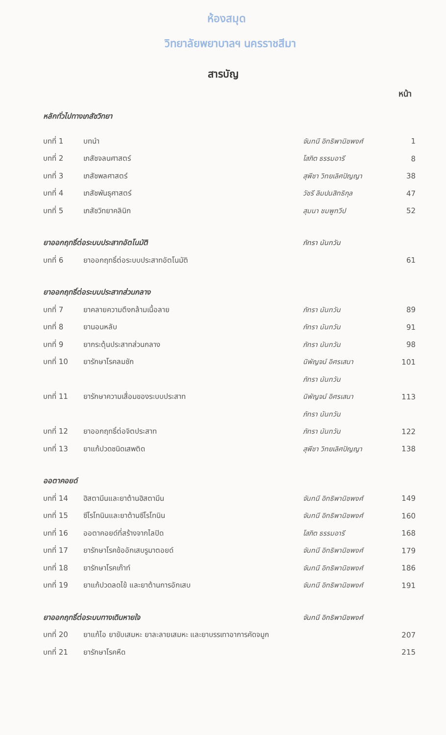ห้องสมุด
วิทยาลัยพยาบาลฯ นครราชสีมา
สารบัญ
หน้า
| หลักทั่วไปทางเภสัชวิทยา | | | |
| บทที่ 1 | บทนำ | จันทนี อิทธิพานิชพงศ์ | 1 |
| บทที่ 2 | เภสัชจลนศาสตร์ | โสภิต ธรรมอารี | 8 |
| บทที่ 3 | เภสัชพลศาสตร์ | สุพีชา วิทยเลิศปัญญา | 38 |
| บทที่ 4 | เภสัชพันธุศาสตร์ | วัชรี ลิมปนสิทธิกุล | 47 |
| บทที่ 5 | เภสัชวิทยาคลินิก | สุมนา ชมพูทวีป | 52 |
| ยาออกฤทธิ์ต่อระบบประสาทอัตโนมัติ | | ภัทรา นันทวัน | |
| บทที่ 6 | ยาออกฤทธิ์ต่อระบบประสาทอัตโนมัติ | | 61 |
| ยาออกฤทธิ์ต่อระบบประสาทส่วนกลาง | | | |
| บทที่ 7 | ยาคลายความตึงกล้ามเนื้อลาย | ภัทรา นันทวัน | 89 |
| บทที่ 8 | ยานอนหลับ | ภัทรา นันทวัน | 91 |
| บทที่ 9 | ยากระตุ้นประสาทส่วนกลาง | ภัทรา นันทวัน | 98 |
| บทที่ 10 | ยารักษาโรคลมชัก | นิพัญจน์ อิศรเสนา | 101 |
| | | ภัทรา นันทวัน | |
| บทที่ 11 | ยารักษาความเสื่อมของระบบประสาท | นิพัญจน์ อิศรเสนา | 113 |
| | | ภัทรา นันทวัน | |
| บทที่ 12 | ยาออกฤทธิ์ต่อจิตประสาท | ภัทรา นันทวัน | 122 |
| บทที่ 13 | ยาแก้ปวดชนิดเสพติด | สุพีชา วิทยเลิศปัญญา | 138 |
| ออตาคอยด์ | | | |
| บทที่ 14 | ฮิสตามีนและยาต้านฮิสตามีน | จันทนี อิทธิพานิชพงศ์ | 149 |
| บทที่ 15 | ซีโรโทนินและยาต้านซีโรโทนิน | จันทนี อิทธิพานิชพงศ์ | 160 |
| บทที่ 16 | ออตาคอยด์ที่สร้างจากไลปิด | โสภิต ธรรมอารี | 168 |
| บทที่ 17 | ยารักษาโรคข้ออักเสบรูมาตอยด์ | จันทนี อิทธิพานิชพงศ์ | 179 |
| บทที่ 18 | ยารักษาโรคเก๊าท์ | จันทนี อิทธิพานิชพงศ์ | 186 |
| บทที่ 19 | ยาแก้ปวดลดไข้ และยาต้านการอักเสบ | จันทนี อิทธิพานิชพงศ์ | 191 |
| ยาออกฤทธิ์ต่อระบบทางเดินหายใจ | | จันทนี อิทธิพานิชพงศ์ | |
| บทที่ 20 | ยาแก้ไอ ยาขับเสมหะ ยาละลายเสมหะ และยาบรรเทาอาการคัดจมูก | | 207 |
| บทที่ 21 | ยารักษาโรคหืด | | 215 |